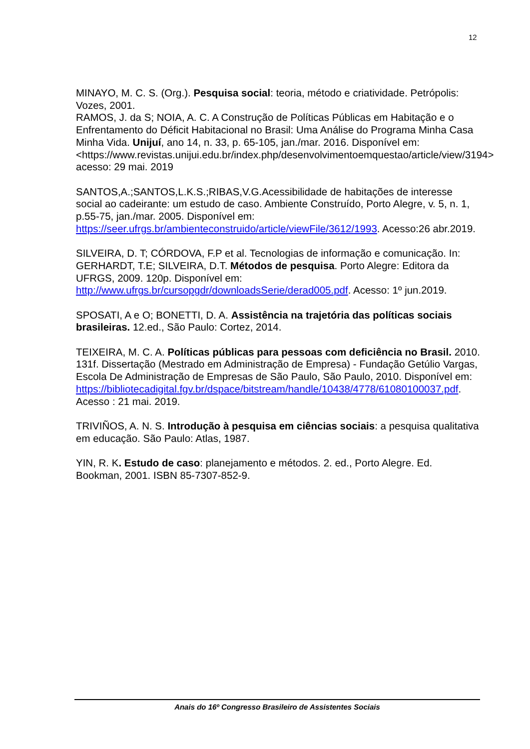12
MINAYO, M. C. S. (Org.). Pesquisa social: teoria, método e criatividade. Petrópolis: Vozes, 2001.
RAMOS, J. da S; NOIA, A. C. A Construção de Políticas Públicas em Habitação e o Enfrentamento do Déficit Habitacional no Brasil: Uma Análise do Programa Minha Casa Minha Vida. Unijuí, ano 14, n. 33, p. 65-105, jan./mar. 2016. Disponível em:<https://www.revistas.unijui.edu.br/index.php/desenvolvimentoemquestao/article/view/3194> acesso: 29 mai. 2019
SANTOS,A.;SANTOS,L.K.S.;RIBAS,V.G.Acessibilidade de habitações de interesse social ao cadeirante: um estudo de caso. Ambiente Construído, Porto Alegre, v. 5, n. 1, p.55-75, jan./mar. 2005. Disponível em: https://seer.ufrgs.br/ambienteconstruido/article/viewFile/3612/1993. Acesso:26 abr.2019.
SILVEIRA, D. T; CÓRDOVA, F.P et al. Tecnologias de informação e comunicação. In: GERHARDT, T.E; SILVEIRA, D.T. Métodos de pesquisa. Porto Alegre: Editora da UFRGS, 2009. 120p. Disponível em: http://www.ufrgs.br/cursopgdr/downloadsSerie/derad005.pdf. Acesso: 1º jun.2019.
SPOSATI, A e O; BONETTI, D. A. Assistência na trajetória das políticas sociais brasileiras. 12.ed., São Paulo: Cortez, 2014.
TEIXEIRA, M. C. A. Políticas públicas para pessoas com deficiência no Brasil. 2010. 131f. Dissertação (Mestrado em Administração de Empresa) - Fundação Getúlio Vargas, Escola De Administração de Empresas de São Paulo, São Paulo, 2010. Disponível em: https://bibliotecadigital.fgv.br/dspace/bitstream/handle/10438/4778/61080100037.pdf. Acesso : 21 mai. 2019.
TRIVIÑOS, A. N. S. Introdução à pesquisa em ciências sociais: a pesquisa qualitativa em educação. São Paulo: Atlas, 1987.
YIN, R. K. Estudo de caso: planejamento e métodos. 2. ed., Porto Alegre. Ed. Bookman, 2001. ISBN 85-7307-852-9.
Anais do 16º Congresso Brasileiro de Assistentes Sociais